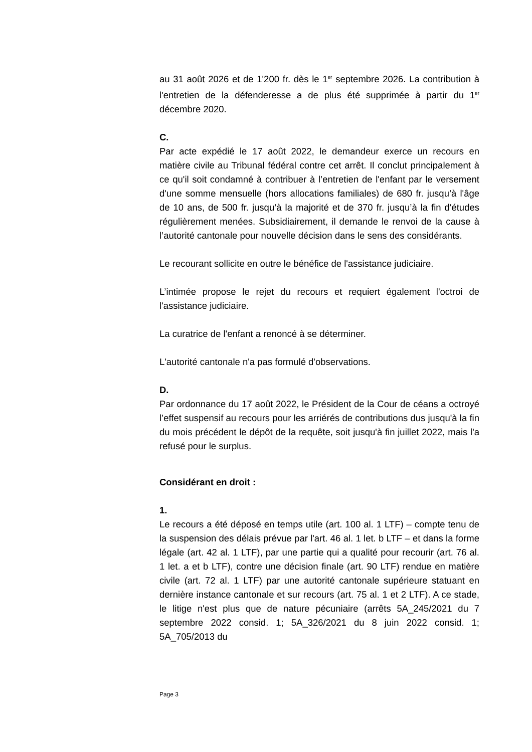au 31 août 2026 et de 1'200 fr. dès le 1<sup>er</sup> septembre 2026. La contribution à l'entretien de la défenderesse a de plus été supprimée à partir du 1<sup>er</sup> décembre 2020.
C.
Par acte expédié le 17 août 2022, le demandeur exerce un recours en matière civile au Tribunal fédéral contre cet arrêt. Il conclut principalement à ce qu'il soit condamné à contribuer à l’entretien de l'enfant par le versement d'une somme mensuelle (hors allocations familiales) de 680 fr. jusqu’à l'âge de 10 ans, de 500 fr. jusqu’à la majorité et de 370 fr. jusqu’à la fin d'études régulièrement menées. Subsidiairement, il demande le renvoi de la cause à l’autorité cantonale pour nouvelle décision dans le sens des considérants.
Le recourant sollicite en outre le bénéfice de l'assistance judiciaire.
L’intimée propose le rejet du recours et requiert également l'octroi de l'assistance judiciaire.
La curatrice de l'enfant a renoncé à se déterminer.
L'autorité cantonale n'a pas formulé d'observations.
D.
Par ordonnance du 17 août 2022, le Président de la Cour de céans a octroyé l’effet suspensif au recours pour les arriérés de contributions dus jusqu'à la fin du mois précédent le dépôt de la requête, soit jusqu'à fin juillet 2022, mais l'a refusé pour le surplus.
Considérant en droit :
1.
Le recours a été déposé en temps utile (art. 100 al. 1 LTF) – compte tenu de la suspension des délais prévue par l'art. 46 al. 1 let. b LTF – et dans la forme légale (art. 42 al. 1 LTF), par une partie qui a qualité pour recourir (art. 76 al. 1 let. a et b LTF), contre une décision finale (art. 90 LTF) rendue en matière civile (art. 72 al. 1 LTF) par une autorité cantonale supérieure statuant en dernière instance cantonale et sur recours (art. 75 al. 1 et 2 LTF). A ce stade, le litige n'est plus que de nature pécuniaire (arrêts 5A_245/2021 du 7 septembre 2022 consid. 1; 5A_326/2021 du 8 juin 2022 consid. 1; 5A_705/2013 du
Page 3